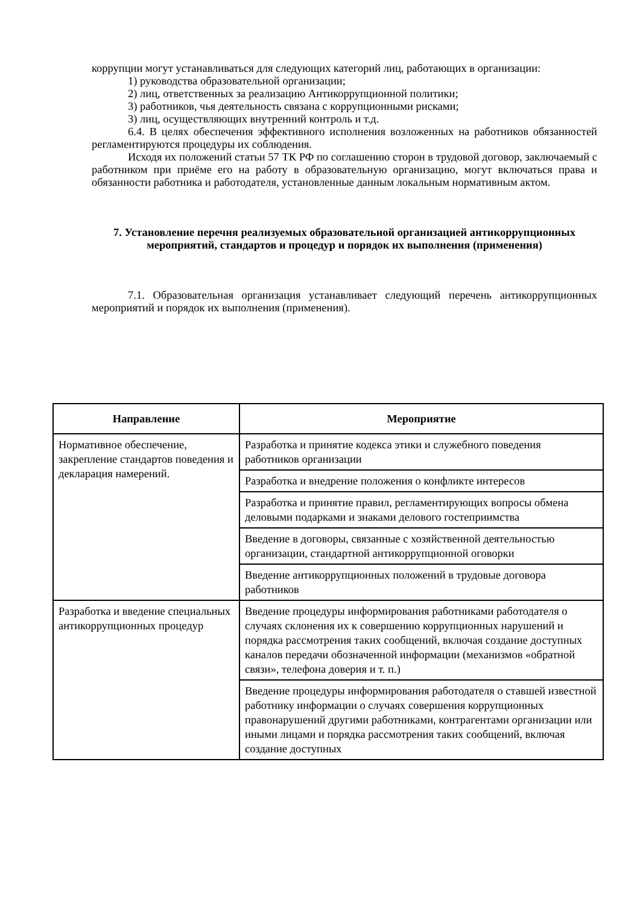коррупции могут устанавливаться для следующих категорий лиц, работающих в организации:
1) руководства образовательной организации;
2) лиц, ответственных за реализацию Антикоррупционной политики;
3) работников, чья деятельность связана с коррупционными рисками;
3) лиц, осуществляющих внутренний контроль и т.д.
6.4. В целях обеспечения эффективного исполнения возложенных на работников обязанностей регламентируются процедуры их соблюдения.
Исходя их положений статьи 57 ТК РФ по соглашению сторон в трудовой договор, заключаемый с работником при приёме его на работу в образовательную организацию, могут включаться права и обязанности работника и работодателя, установленные данным локальным нормативным актом.
7. Установление перечня реализуемых образовательной организацией антикоррупционных мероприятий, стандартов и процедур и порядок их выполнения (применения)
7.1. Образовательная организация устанавливает следующий перечень антикоррупционных мероприятий и порядок их выполнения (применения).
| Направление | Мероприятие |
| --- | --- |
| Нормативное обеспечение, закрепление стандартов поведения и декларация намерений. | Разработка и принятие кодекса этики и служебного поведения работников организации |
| | Разработка и внедрение положения о конфликте интересов |
| | Разработка и принятие правил, регламентирующих вопросы обмена деловыми подарками и знаками делового гостеприимства |
| | Введение в договоры, связанные с хозяйственной деятельностью организации, стандартной антикоррупционной оговорки |
| | Введение антикоррупционных положений в трудовые договора работников |
| Разработка и введение специальных антикоррупционных процедур | Введение процедуры информирования работниками работодателя о случаях склонения их к совершению коррупционных нарушений и порядка рассмотрения таких сообщений, включая создание доступных каналов передачи обозначенной информации (механизмов «обратной связи», телефона доверия и т. п.) |
| | Введение процедуры информирования работодателя о ставшей известной работнику информации о случаях совершения коррупционных правонарушений другими работниками, контрагентами организации или иными лицами и порядка рассмотрения таких сообщений, включая создание доступных |